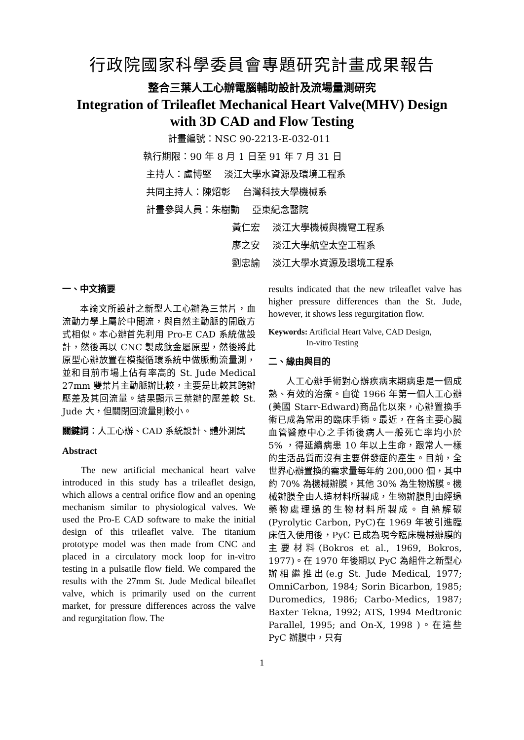行政院國家科學委員會專題研究計畫成果報告
整合三葉人工心辦電腦輔助設計及流場量測研究
Integration of Trileaflet Mechanical Heart Valve(MHV) Design
with 3D CAD and Flow Testing
計畫編號：NSC 90-2213-E-032-011
執行期限：90 年 8 月 1 日至 91 年 7 月 31 日
主持人：盧博堅　 淡江大學水資源及環境工程系
共同主持人：陳炤彰　 台灣科技大學機械系
計畫參與人員：朱樹勳　 亞東紀念醫院
黃仁宏　 淡江大學機械與機電工程系
廖之安　 淡江大學航空太空工程系
劉忠諭　 淡江大學水資源及環境工程系
一、中文摘要
本論文所設計之新型人工心辦為三葉片，血流動力學上屬於中間流，與自然主動脈的開啟方式相似。本心辦首先利用 Pro-E CAD 系統做設計，然後再以 CNC 製成鈦金屬原型，然後將此原型心辦放置在模擬循環系統中做脈動流量測，並和目前市場上佔有率高的 St. Jude Medical 27mm 雙葉片主動脈辦比較，主要是比較其跨辦壓差及其回流量。結果顯示三葉辦的壓差較 St. Jude 大，但關閉回流量則較小。
關鍵詞：人工心辦、CAD 系統設計、體外測試
Abstract
The new artificial mechanical heart valve introduced in this study has a trileaflet design, which allows a central orifice flow and an opening mechanism similar to physiological valves. We used the Pro-E CAD software to make the initial design of this trileaflet valve. The titanium prototype model was then made from CNC and placed in a circulatory mock loop for in-vitro testing in a pulsatile flow field. We compared the results with the 27mm St. Jude Medical bileaflet valve, which is primarily used on the current market, for pressure differences across the valve and regurgitation flow. The
results indicated that the new trileaflet valve has higher pressure differences than the St. Jude, however, it shows less regurgitation flow.
Keywords: Artificial Heart Valve, CAD Design,
In-vitro Testing
二、緣由與目的
人工心辦手術對心辦疾病末期病患是一個成熟、有效的治療。自從 1966 年第一個人工心辦(美國 Starr-Edward)商品化以來，心辦置換手術已成為常用的臨床手術。最近，在各主要心臟血管醫療中心之手術後病人一般死亡率均小於 5% ，得延續病患 10 年以上生命，跟常人一樣的生活品質而沒有主要併發症的產生。目前，全世界心辦置換的需求量每年約 200,000 個，其中約 70% 為機械辦膜，其他 30% 為生物辦膜。機械辦膜全由人造材料所製成，生物辦膜則由經過藥物處理過的生物材料所製成。自熱解碳(Pyrolytic Carbon, PyC)在 1969 年被引進臨床值入使用後，PyC 已成為現今臨床機械辦膜的主要材料(Bokros et al., 1969, Bokros, 1977)。在 1970 年後期以 PyC 為組件之新型心辦相繼推出(e.g St. Jude Medical, 1977; OmniCarbon, 1984; Sorin Bicarbon, 1985; Duromedics, 1986; Carbo-Medics, 1987; Baxter Tekna, 1992; ATS, 1994 Medtronic Parallel, 1995; and On-X, 1998 )。在這些 PyC 辦膜中，只有
1